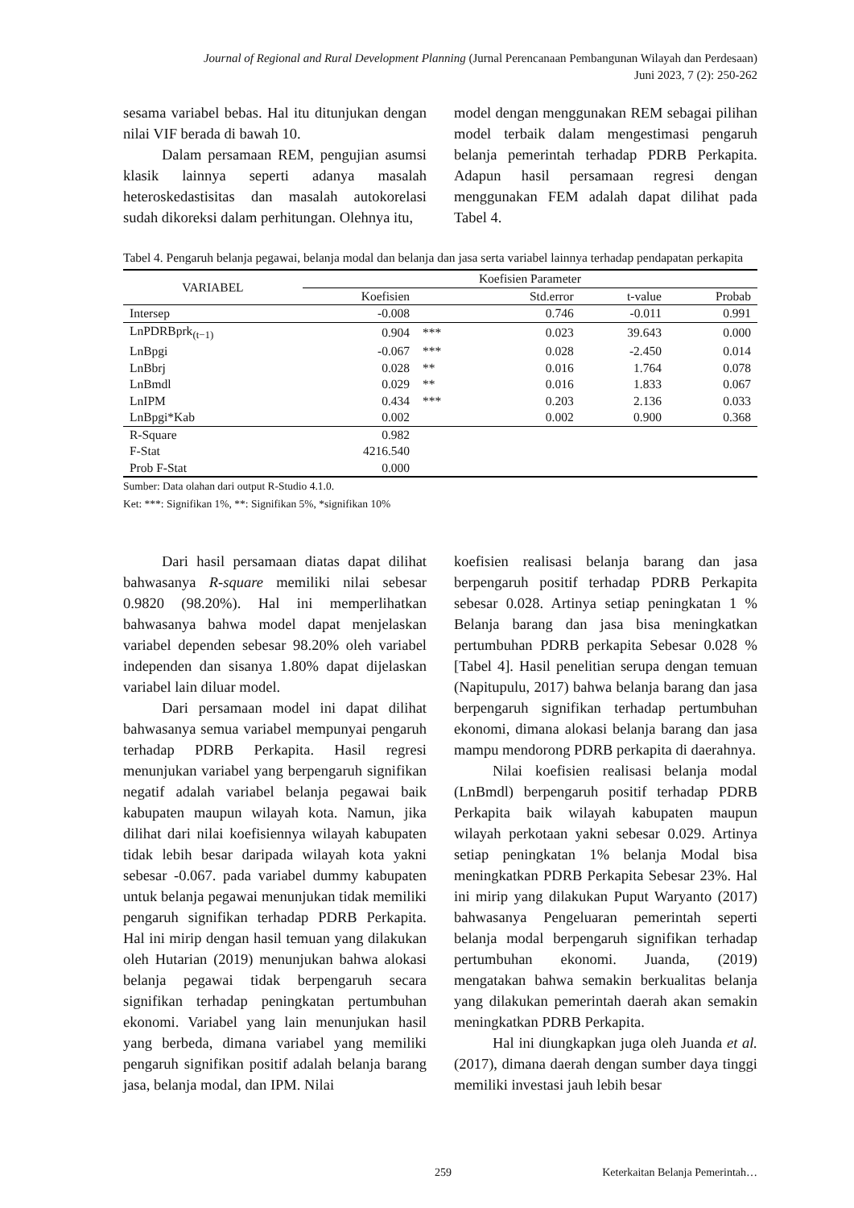Journal of Regional and Rural Development Planning (Jurnal Perencanaan Pembangunan Wilayah dan Perdesaan)
Juni 2023, 7 (2): 250-262
sesama variabel bebas. Hal itu ditunjukan dengan nilai VIF berada di bawah 10.
Dalam persamaan REM, pengujian asumsi klasik lainnya seperti adanya masalah heteroskedastisitas dan masalah autokorelasi sudah dikoreksi dalam perhitungan. Olehnya itu,
model dengan menggunakan REM sebagai pilihan model terbaik dalam mengestimasi pengaruh belanja pemerintah terhadap PDRB Perkapita. Adapun hasil persamaan regresi dengan menggunakan FEM adalah dapat dilihat pada Tabel 4.
Tabel 4. Pengaruh belanja pegawai, belanja modal dan belanja dan jasa serta variabel lainnya terhadap pendapatan perkapita
| VARIABEL | Koefisien Parameter | | | | |
| --- | --- | --- | --- | --- | --- |
| | Koefisien | | Std.error | t-value | Probab |
| Intersep | -0.008 | | 0.746 | -0.011 | 0.991 |
| LnPDRBprk<sub>(t−1)</sub> | 0.904 | *** | 0.023 | 39.643 | 0.000 |
| LnBpgi | -0.067 | *** | 0.028 | -2.450 | 0.014 |
| LnBbrj | 0.028 | ** | 0.016 | 1.764 | 0.078 |
| LnBmdl | 0.029 | ** | 0.016 | 1.833 | 0.067 |
| LnIPM | 0.434 | *** | 0.203 | 2.136 | 0.033 |
| LnBpgi*Kab | 0.002 | | 0.002 | 0.900 | 0.368 |
| R-Square | 0.982 | | | | |
| F-Stat | 4216.540 | | | | |
| Prob F-Stat | 0.000 | | | | |
Sumber: Data olahan dari output R-Studio 4.1.0.
Ket: ***: Signifikan 1%, **: Signifikan 5%, *signifikan 10%
Dari hasil persamaan diatas dapat dilihat bahwasanya R-square memiliki nilai sebesar 0.9820 (98.20%). Hal ini memperlihatkan bahwasanya bahwa model dapat menjelaskan variabel dependen sebesar 98.20% oleh variabel independen dan sisanya 1.80% dapat dijelaskan variabel lain diluar model.
Dari persamaan model ini dapat dilihat bahwasanya semua variabel mempunyai pengaruh terhadap PDRB Perkapita. Hasil regresi menunjukan variabel yang berpengaruh signifikan negatif adalah variabel belanja pegawai baik kabupaten maupun wilayah kota. Namun, jika dilihat dari nilai koefisiennya wilayah kabupaten tidak lebih besar daripada wilayah kota yakni sebesar -0.067. pada variabel dummy kabupaten untuk belanja pegawai menunjukan tidak memiliki pengaruh signifikan terhadap PDRB Perkapita. Hal ini mirip dengan hasil temuan yang dilakukan oleh Hutarian (2019) menunjukan bahwa alokasi belanja pegawai tidak berpengaruh secara signifikan terhadap peningkatan pertumbuhan ekonomi. Variabel yang lain menunjukan hasil yang berbeda, dimana variabel yang memiliki pengaruh signifikan positif adalah belanja barang jasa, belanja modal, dan IPM. Nilai
koefisien realisasi belanja barang dan jasa berpengaruh positif terhadap PDRB Perkapita sebesar 0.028. Artinya setiap peningkatan 1 % Belanja barang dan jasa bisa meningkatkan pertumbuhan PDRB perkapita Sebesar 0.028 % [Tabel 4]. Hasil penelitian serupa dengan temuan (Napitupulu, 2017) bahwa belanja barang dan jasa berpengaruh signifikan terhadap pertumbuhan ekonomi, dimana alokasi belanja barang dan jasa mampu mendorong PDRB perkapita di daerahnya.
Nilai koefisien realisasi belanja modal (LnBmdl) berpengaruh positif terhadap PDRB Perkapita baik wilayah kabupaten maupun wilayah perkotaan yakni sebesar 0.029. Artinya setiap peningkatan 1% belanja Modal bisa meningkatkan PDRB Perkapita Sebesar 23%. Hal ini mirip yang dilakukan Puput Waryanto (2017) bahwasanya Pengeluaran pemerintah seperti belanja modal berpengaruh signifikan terhadap pertumbuhan ekonomi. Juanda, (2019) mengatakan bahwa semakin berkualitas belanja yang dilakukan pemerintah daerah akan semakin meningkatkan PDRB Perkapita.
Hal ini diungkapkan juga oleh Juanda et al. (2017), dimana daerah dengan sumber daya tinggi memiliki investasi jauh lebih besar
259 Keterkaitan Belanja Pemerintah…